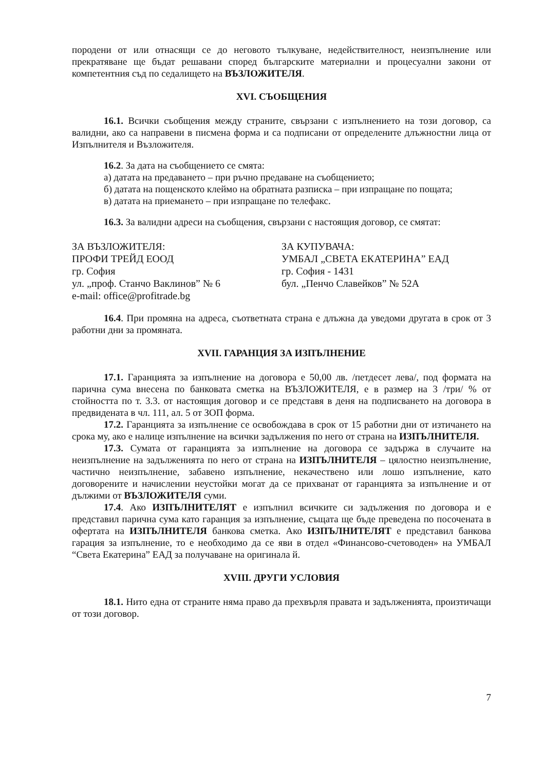породени от или отнасящи се до неговото тълкуване, недействителност, неизпълнение или прекратяване ще бъдат решавани според българските материални и процесуални закони от компетентния съд по седалището на ВЪЗЛОЖИТЕЛЯ.
XVI. СЪОБЩЕНИЯ
16.1. Всички съобщения между страните, свързани с изпълнението на този договор, са валидни, ако са направени в писмена форма и са подписани от определените длъжностни лица от Изпълнителя и Възложителя.
16.2. За дата на съобщението се смята:
а) датата на предаването – при ръчно предаване на съобщението;
б) датата на пощенското клеймо на обратната разписка – при изпращане по пощата;
в) датата на приемането – при изпращане по телефакс.
16.3. За валидни адреси на съобщения, свързани с настоящия договор, се смятат:
ЗА ВЪЗЛОЖИТЕЛЯ:
ПРОФИ ТРЕЙД ЕООД
гр. София
ул. „проф. Станчо Ваклинов” № 6
e-mail: office@profitrade.bg
ЗА КУПУВАЧА:
УМБАЛ „СВЕТА ЕКАТЕРИНА” ЕАД
гр. София - 1431
бул. „Пенчо Славейков” № 52А
16.4. При промяна на адреса, съответната страна е длъжна да уведоми другата в срок от 3 работни дни за промяната.
XVII. ГАРАНЦИЯ ЗА ИЗПЪЛНЕНИЕ
17.1. Гаранцията за изпълнение на договора е 50,00 лв. /петдесет лева/, под формата на парична сума внесена по банковата сметка на ВЪЗЛОЖИТЕЛЯ, е в размер на 3 /три/ % от стойността по т. 3.3. от настоящия договор и се представя в деня на подписването на договора в предвидената в чл. 111, ал. 5 от ЗОП форма.
17.2. Гаранцията за изпълнение се освобождава в срок от 15 работни дни от изтичането на срока му, ако е налице изпълнение на всички задължения по него от страна на ИЗПЪЛНИТЕЛЯ.
17.3. Сумата от гаранцията за изпълнение на договора се задържа в случаите на неизпълнение на задълженията по него от страна на ИЗПЪЛНИТЕЛЯ – цялостно неизпълнение, частично неизпълнение, забавено изпълнение, некачествено или лошо изпълнение, като договорените и начислении неустойки могат да се прихванат от гаранцията за изпълнение и от дължими от ВЪЗЛОЖИТЕЛЯ суми.
17.4. Ако ИЗПЪЛНИТЕЛЯТ е изпълнил всичките си задължения по договора и е представил парична сума като гаранция за изпълнение, същата ще бъде преведена по посочената в офертата на ИЗПЪЛНИТЕЛЯ банкова сметка. Ако ИЗПЪЛНИТЕЛЯТ е представил банкова гарация за изпълнение, то е необходимо да се яви в отдел «Финансово-счетоводен» на УМБАЛ “Света Екатерина” ЕАД за получаване на оригинала й.
XVIII. ДРУГИ УСЛОВИЯ
18.1. Нито една от страните няма право да прехвърля правата и задълженията, произтичащи от този договор.
7